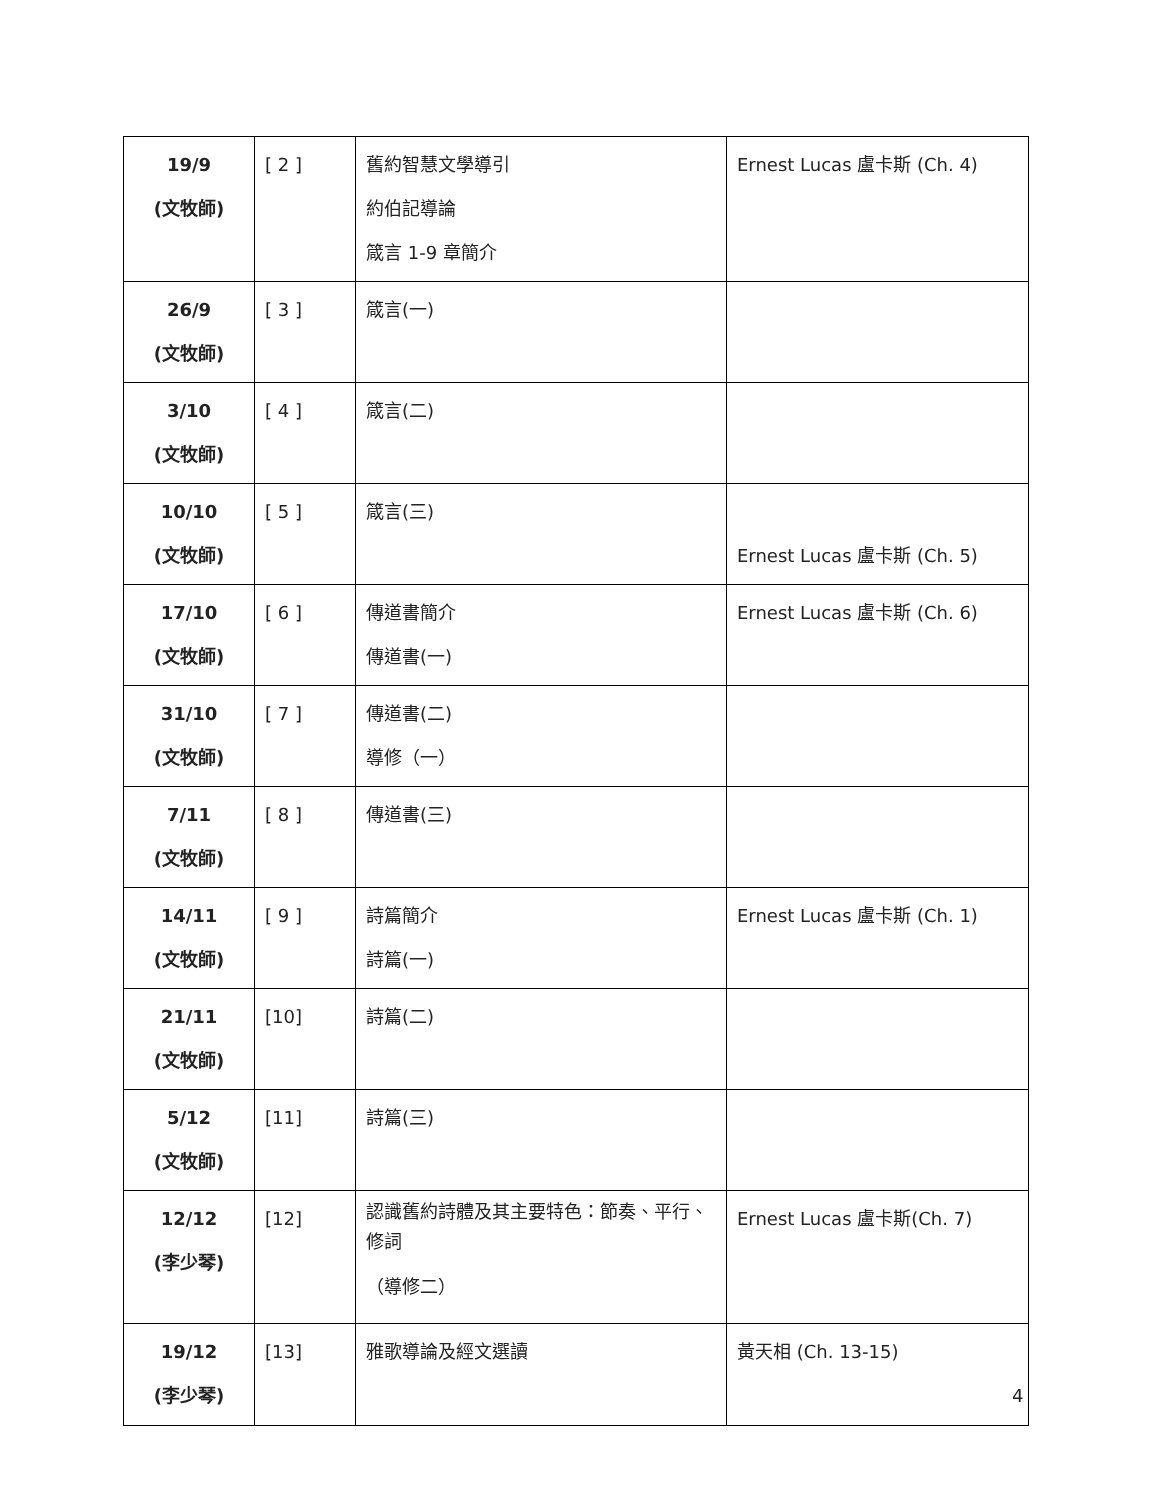| 19/9 (文牧師) | [ 2 ] | 舊約智慧文學導引 約伯記導論 箴言 1-9 章簡介 | Ernest Lucas 盧卡斯 (Ch. 4) |
| 26/9 (文牧師) | [ 3 ] | 箴言(一) | |
| 3/10 (文牧師) | [ 4 ] | 箴言(二) | |
| 10/10 (文牧師) | [ 5 ] | 箴言(三) | Ernest Lucas 盧卡斯 (Ch. 5) |
| 17/10 (文牧師) | [ 6 ] | 傳道書簡介 傳道書(一) | Ernest Lucas 盧卡斯 (Ch. 6) |
| 31/10 (文牧師) | [ 7 ] | 傳道書(二) 導修（一） | |
| 7/11 (文牧師) | [ 8 ] | 傳道書(三) | |
| 14/11 (文牧師) | [ 9 ] | 詩篇簡介 詩篇(一) | Ernest Lucas 盧卡斯 (Ch. 1) |
| 21/11 (文牧師) | [10] | 詩篇(二) | |
| 5/12 (文牧師) | [11] | 詩篇(三) | |
| 12/12 (李少琴) | [12] | 認識舊約詩體及其主要特色：節奏、平行、修詞 （導修二） | Ernest Lucas 盧卡斯(Ch. 7) |
| 19/12 (李少琴) | [13] | 雅歌導論及經文選讀 | 黃天相 (Ch. 13-15) |
4